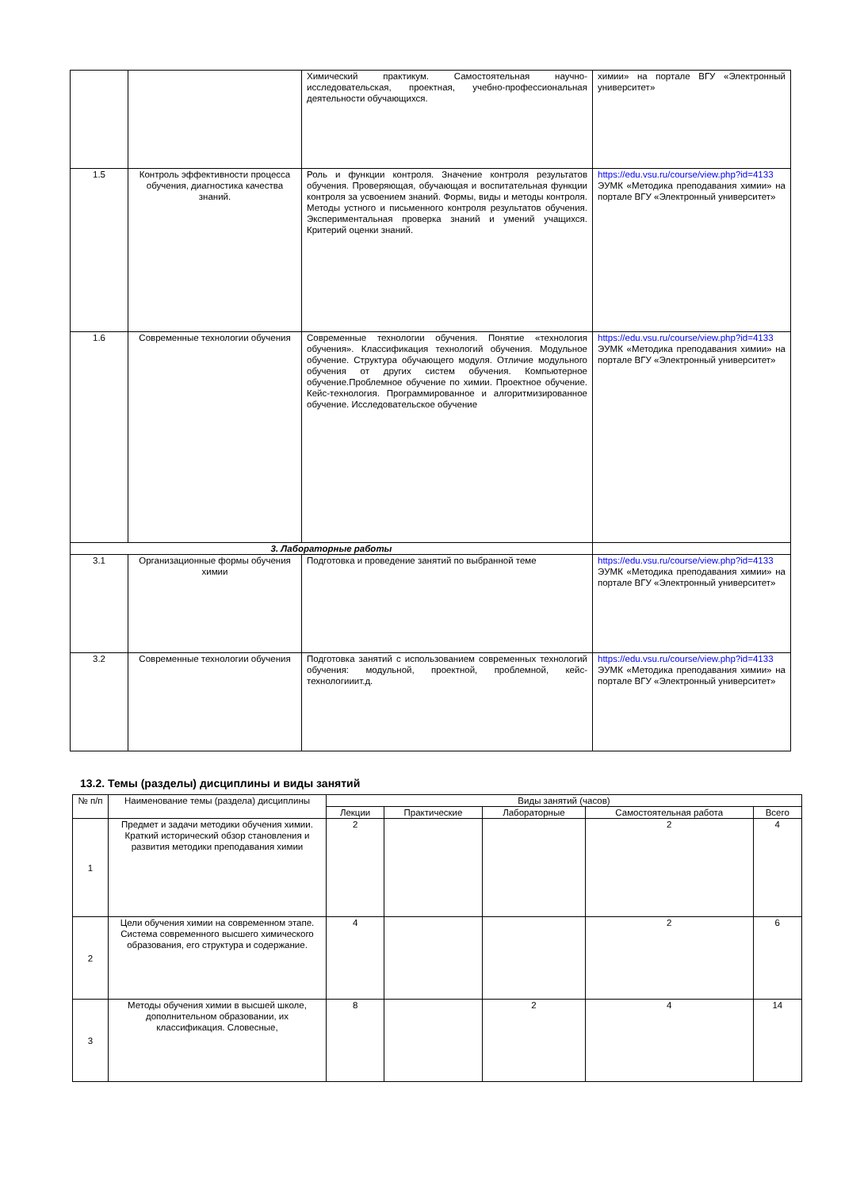| | | Химический практикум. Самостоятельная научно-исследовательская, проектная, учебно-профессиональная деятельности обучающихся. | химии» на портале ВГУ «Электронный университет» |
| 1.5 | Контроль эффективности процесса обучения, диагностика качества знаний. | Роль и функции контроля. Значение контроля результатов обучения. Проверяющая, обучающая и воспитательная функции контроля за усвоением знаний. Формы, виды и методы контроля. Методы устного и письменного контроля результатов обучения. Экспериментальная проверка знаний и умений учащихся. Критерий оценки знаний. | https://edu.vsu.ru/course/view.php?id=4133 ЭУМК «Методика преподавания химии» на портале ВГУ «Электронный университет» |
| 1.6 | Современные технологии обучения | Современные технологии обучения. Понятие «технология обучения». Классификация технологий обучения. Модульное обучение. Структура обучающего модуля. Отличие модульного обучения от других систем обучения. Компьютерное обучение.Проблемное обучение по химии. Проектное обучение. Кейс-технология. Программированное и алгоритмизированное обучение. Исследовательское обучение | https://edu.vsu.ru/course/view.php?id=4133 ЭУМК «Методика преподавания химии» на портале ВГУ «Электронный университет» |
| 3. Лабораторные работы | | | |
| 3.1 | Организационные формы обучения химии | Подготовка и проведение занятий по выбранной теме | https://edu.vsu.ru/course/view.php?id=4133 ЭУМК «Методика преподавания химии» на портале ВГУ «Электронный университет» |
| 3.2 | Современные технологии обучения | Подготовка занятий с использованием современных технологий обучения: модульной, проектной, проблемной, кейс-технологииит.д. | https://edu.vsu.ru/course/view.php?id=4133 ЭУМК «Методика преподавания химии» на портале ВГУ «Электронный университет» |
13.2. Темы (разделы) дисциплины и виды занятий
| № п/п | Наименование темы (раздела) дисциплины | Виды занятий (часов) | | | | |
| --- | --- | --- | --- | --- | --- | --- |
| | | Лекции | Практические | Лабораторные | Самостоятельная работа | Всего |
| 1 | Предмет и задачи методики обучения химии. Краткий исторический обзор становления и развития методики преподавания химии | 2 | | | 2 | 4 |
| 2 | Цели обучения химии на современном этапе. Система современного высшего химического образования, его структура и содержание. | 4 | | | 2 | 6 |
| 3 | Методы обучения химии в высшей школе, дополнительном образовании, их классификация. Словесные, | 8 | | 2 | 4 | 14 |